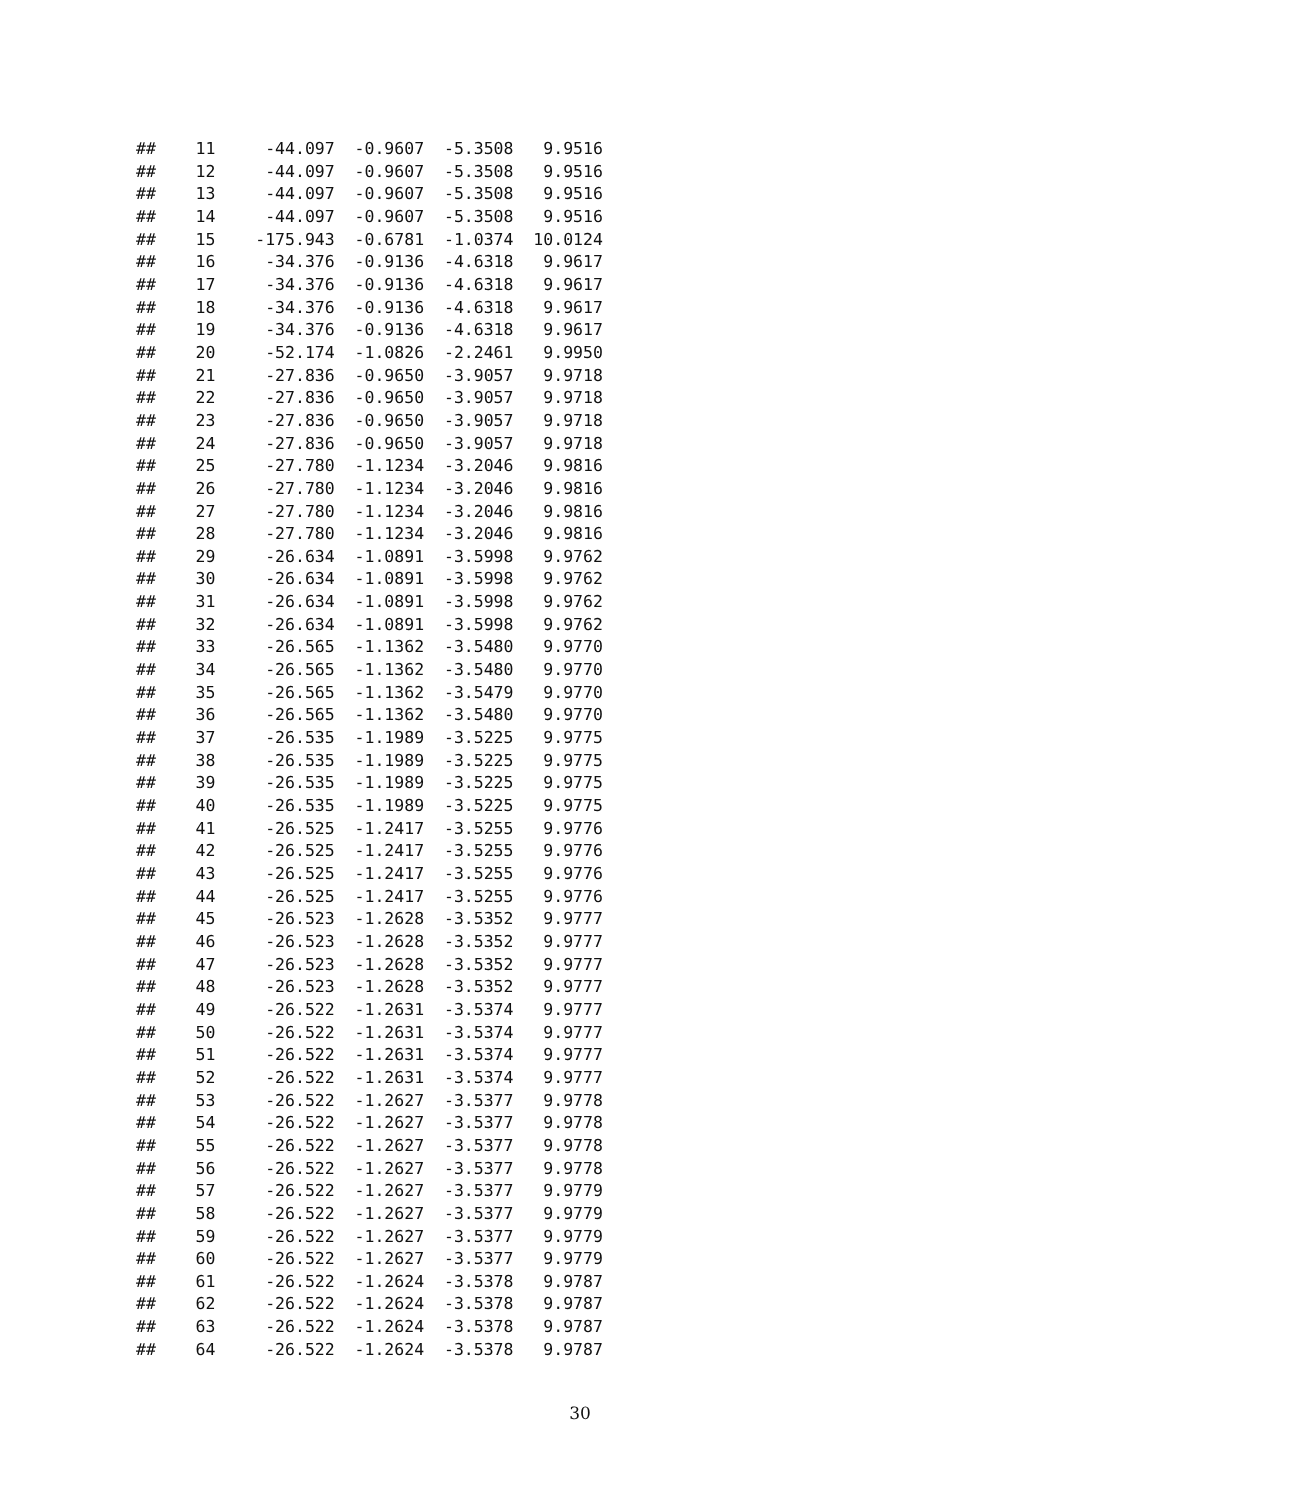##    11     -44.097  -0.9607  -5.3508   9.9516
##    12     -44.097  -0.9607  -5.3508   9.9516
##    13     -44.097  -0.9607  -5.3508   9.9516
##    14     -44.097  -0.9607  -5.3508   9.9516
##    15    -175.943  -0.6781  -1.0374  10.0124
##    16     -34.376  -0.9136  -4.6318   9.9617
##    17     -34.376  -0.9136  -4.6318   9.9617
##    18     -34.376  -0.9136  -4.6318   9.9617
##    19     -34.376  -0.9136  -4.6318   9.9617
##    20     -52.174  -1.0826  -2.2461   9.9950
##    21     -27.836  -0.9650  -3.9057   9.9718
##    22     -27.836  -0.9650  -3.9057   9.9718
##    23     -27.836  -0.9650  -3.9057   9.9718
##    24     -27.836  -0.9650  -3.9057   9.9718
##    25     -27.780  -1.1234  -3.2046   9.9816
##    26     -27.780  -1.1234  -3.2046   9.9816
##    27     -27.780  -1.1234  -3.2046   9.9816
##    28     -27.780  -1.1234  -3.2046   9.9816
##    29     -26.634  -1.0891  -3.5998   9.9762
##    30     -26.634  -1.0891  -3.5998   9.9762
##    31     -26.634  -1.0891  -3.5998   9.9762
##    32     -26.634  -1.0891  -3.5998   9.9762
##    33     -26.565  -1.1362  -3.5480   9.9770
##    34     -26.565  -1.1362  -3.5480   9.9770
##    35     -26.565  -1.1362  -3.5479   9.9770
##    36     -26.565  -1.1362  -3.5480   9.9770
##    37     -26.535  -1.1989  -3.5225   9.9775
##    38     -26.535  -1.1989  -3.5225   9.9775
##    39     -26.535  -1.1989  -3.5225   9.9775
##    40     -26.535  -1.1989  -3.5225   9.9775
##    41     -26.525  -1.2417  -3.5255   9.9776
##    42     -26.525  -1.2417  -3.5255   9.9776
##    43     -26.525  -1.2417  -3.5255   9.9776
##    44     -26.525  -1.2417  -3.5255   9.9776
##    45     -26.523  -1.2628  -3.5352   9.9777
##    46     -26.523  -1.2628  -3.5352   9.9777
##    47     -26.523  -1.2628  -3.5352   9.9777
##    48     -26.523  -1.2628  -3.5352   9.9777
##    49     -26.522  -1.2631  -3.5374   9.9777
##    50     -26.522  -1.2631  -3.5374   9.9777
##    51     -26.522  -1.2631  -3.5374   9.9777
##    52     -26.522  -1.2631  -3.5374   9.9777
##    53     -26.522  -1.2627  -3.5377   9.9778
##    54     -26.522  -1.2627  -3.5377   9.9778
##    55     -26.522  -1.2627  -3.5377   9.9778
##    56     -26.522  -1.2627  -3.5377   9.9778
##    57     -26.522  -1.2627  -3.5377   9.9779
##    58     -26.522  -1.2627  -3.5377   9.9779
##    59     -26.522  -1.2627  -3.5377   9.9779
##    60     -26.522  -1.2627  -3.5377   9.9779
##    61     -26.522  -1.2624  -3.5378   9.9787
##    62     -26.522  -1.2624  -3.5378   9.9787
##    63     -26.522  -1.2624  -3.5378   9.9787
##    64     -26.522  -1.2624  -3.5378   9.9787
30